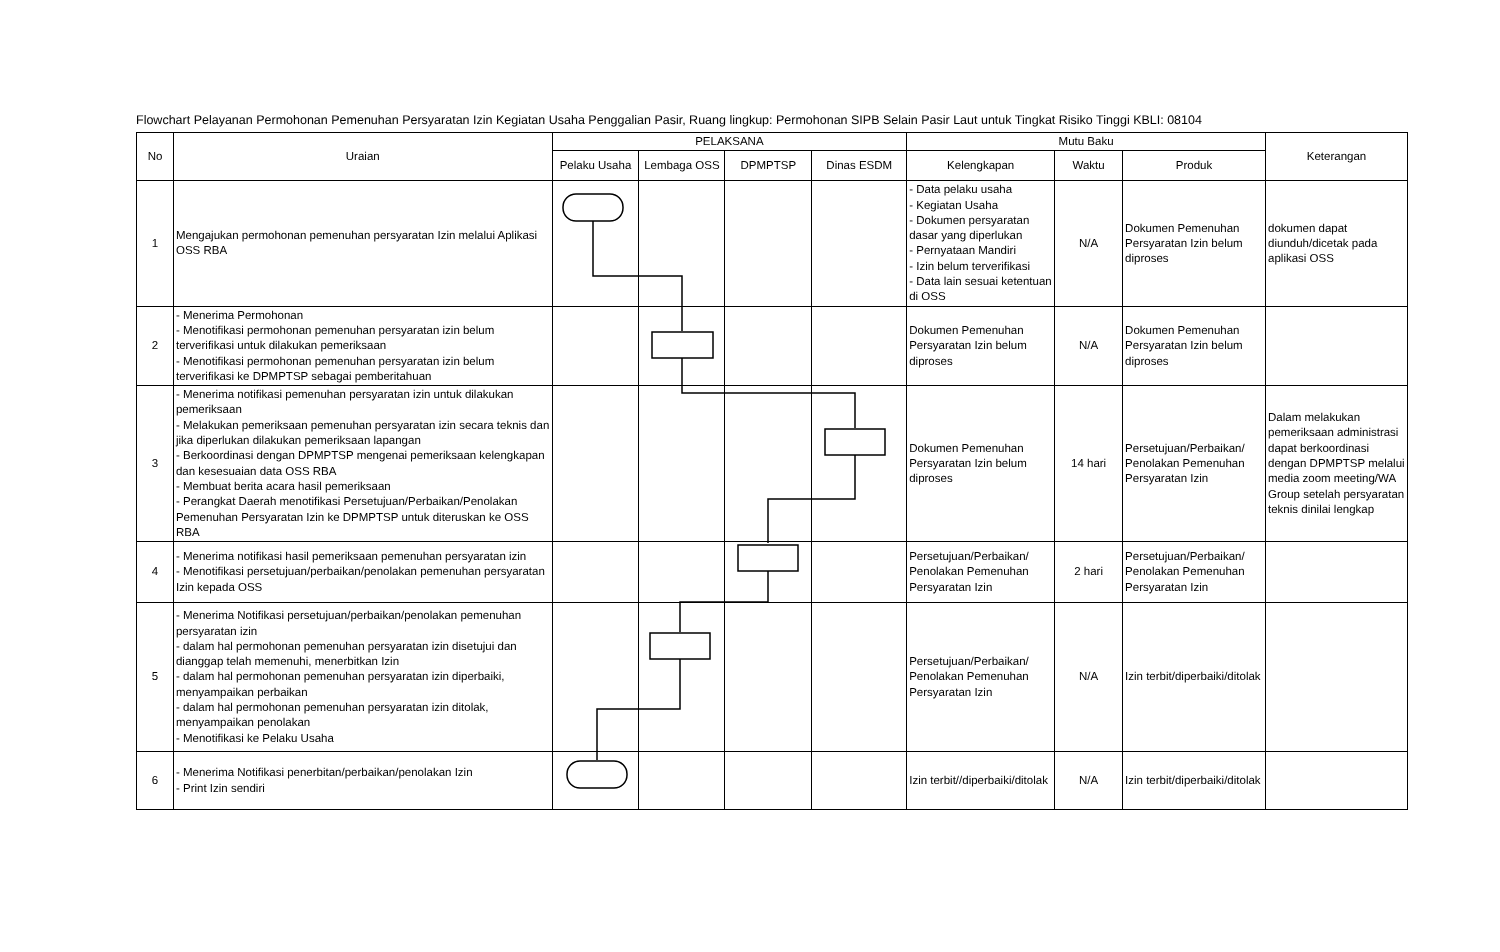Flowchart Pelayanan Permohonan Pemenuhan Persyaratan Izin Kegiatan Usaha Penggalian Pasir, Ruang lingkup: Permohonan SIPB Selain Pasir Laut untuk Tingkat Risiko Tinggi KBLI: 08104
| No | Uraian | PELAKSANA | | | | Mutu Baku | | | Keterangan |
| --- | --- | --- | --- | --- | --- | --- | --- | --- | --- |
| | | Pelaku Usaha | Lembaga OSS | DPMPTSP | Dinas ESDM | Kelengkapan | Waktu | Produk | |
| 1 | Mengajukan permohonan pemenuhan persyaratan Izin melalui Aplikasi OSS RBA | | | | | - Data pelaku usaha - Kegiatan Usaha - Dokumen persyaratan dasar yang diperlukan - Pernyataan Mandiri - Izin belum terverifikasi - Data lain sesuai ketentuan di OSS | N/A | Dokumen Pemenuhan Persyaratan Izin belum diproses | dokumen dapat diunduh/dicetak pada aplikasi OSS |
| 2 | - Menerima Permohonan - Menotifikasi permohonan pemenuhan persyaratan izin belum terverifikasi untuk dilakukan pemeriksaan - Menotifikasi permohonan pemenuhan persyaratan izin belum terverifikasi ke DPMPTSP sebagai pemberitahuan | | | | | Dokumen Pemenuhan Persyaratan Izin belum diproses | N/A | Dokumen Pemenuhan Persyaratan Izin belum diproses | |
| 3 | - Menerima notifikasi pemenuhan persyaratan izin untuk dilakukan pemeriksaan - Melakukan pemeriksaan pemenuhan persyaratan izin secara teknis dan jika diperlukan dilakukan pemeriksaan lapangan - Berkoordinasi dengan DPMPTSP mengenai pemeriksaan kelengkapan dan kesesuaian data OSS RBA - Membuat berita acara hasil pemeriksaan - Perangkat Daerah menotifikasi Persetujuan/Perbaikan/Penolakan Pemenuhan Persyaratan Izin ke DPMPTSP untuk diteruskan ke OSS RBA | | | | | Dokumen Pemenuhan Persyaratan Izin belum diproses | 14 hari | Persetujuan/Perbaikan/ Penolakan Pemenuhan Persyaratan Izin | Dalam melakukan pemeriksaan administrasi dapat berkoordinasi dengan DPMPTSP melalui media zoom meeting/WA Group setelah persyaratan teknis dinilai lengkap |
| 4 | - Menerima notifikasi hasil pemeriksaan pemenuhan persyaratan izin - Menotifikasi persetujuan/perbaikan/penolakan pemenuhan persyaratan Izin kepada OSS | | | | | Persetujuan/Perbaikan/ Penolakan Pemenuhan Persyaratan Izin | 2 hari | Persetujuan/Perbaikan/ Penolakan Pemenuhan Persyaratan Izin | |
| 5 | - Menerima Notifikasi persetujuan/perbaikan/penolakan pemenuhan persyaratan izin - dalam hal permohonan pemenuhan persyaratan izin disetujui dan dianggap telah memenuhi, menerbitkan Izin - dalam hal permohonan pemenuhan persyaratan izin diperbaiki, menyampaikan perbaikan - dalam hal permohonan pemenuhan persyaratan izin ditolak, menyampaikan penolakan - Menotifikasi ke Pelaku Usaha | | | | | Persetujuan/Perbaikan/ Penolakan Pemenuhan Persyaratan Izin | N/A | Izin terbit/diperbaiki/ditolak | |
| 6 | - Menerima Notifikasi penerbitan/perbaikan/penolakan Izin - Print Izin sendiri | | | | | Izin terbit//diperbaiki/ditolak | N/A | Izin terbit/diperbaiki/ditolak | |